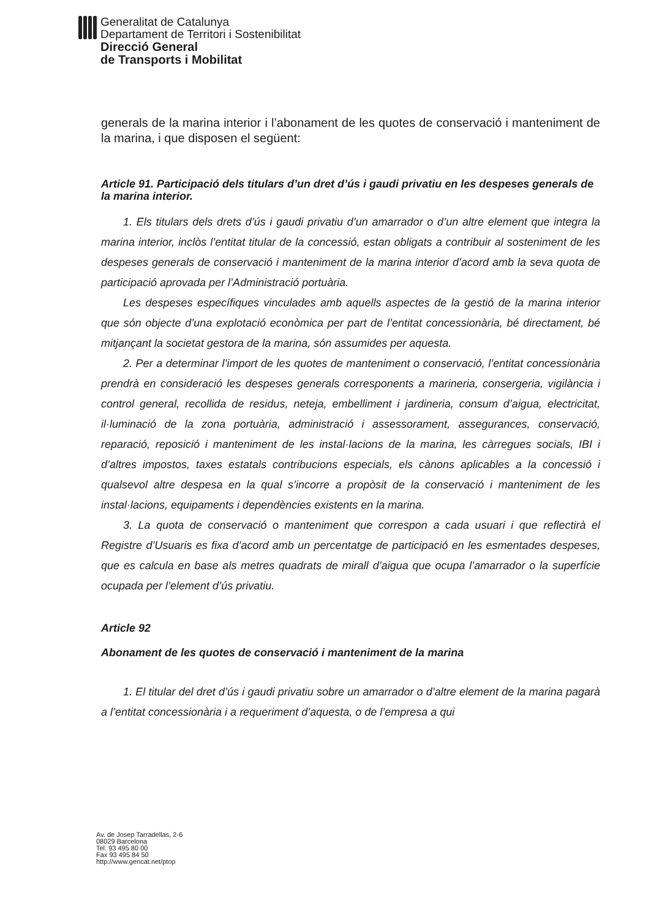Generalitat de Catalunya
Departament de Territori i Sostenibilitat
Direcció General
de Transports i Mobilitat
generals de la marina interior i l’abonament de les quotes de conservació i manteniment de la marina, i que disposen el següent:
Article 91. Participació dels titulars d’un dret d’ús i gaudi privatiu en les despeses generals de la marina interior.
1. Els titulars dels drets d’ús i gaudi privatiu d’un amarrador o d’un altre element que integra la marina interior, inclòs l’entitat titular de la concessió, estan obligats a contribuir al sosteniment de les despeses generals de conservació i manteniment de la marina interior d’acord amb la seva quota de participació aprovada per l’Administració portuària.
Les despeses específiques vinculades amb aquells aspectes de la gestió de la marina interior que són objecte d’una explotació econòmica per part de l’entitat concessionària, bé directament, bé mitjançant la societat gestora de la marina, són assumides per aquesta.
2. Per a determinar l’import de les quotes de manteniment o conservació, l’entitat concessionària prendrà en consideració les despeses generals corresponents a marineria, consergeria, vigilància i control general, recollida de residus, neteja, embelliment i jardineria, consum d’aigua, electricitat, il·luminació de la zona portuària, administració i assessorament, assegurances, conservació, reparació, reposició i manteniment de les instal·lacions de la marina, les càrregues socials, IBI i d’altres impostos, taxes estatals contribucions especials, els cànons aplicables a la concessió i qualsevol altre despesa en la qual s’incorre a propòsit de la conservació i manteniment de les instal·lacions, equipaments i dependències existents en la marina.
3. La quota de conservació o manteniment que correspon a cada usuari i que reflectirà el Registre d’Usuaris es fixa d’acord amb un percentatge de participació en les esmentades despeses, que es calcula en base als metres quadrats de mirall d’aigua que ocupa l’amarrador o la superfície ocupada per l’element d’ús privatiu.
Article 92
Abonament de les quotes de conservació i manteniment de la marina
1. El titular del dret d’ús i gaudi privatiu sobre un amarrador o d’altre element de la marina pagarà a l’entitat concessionària i a requeriment d’aquesta, o de l’empresa a qui
Av. de Josep Tarradellas, 2-6
08029 Barcelona
Tel. 93 495 80 00
Fax 93 495 84 50
http://www.gencat.net/ptop